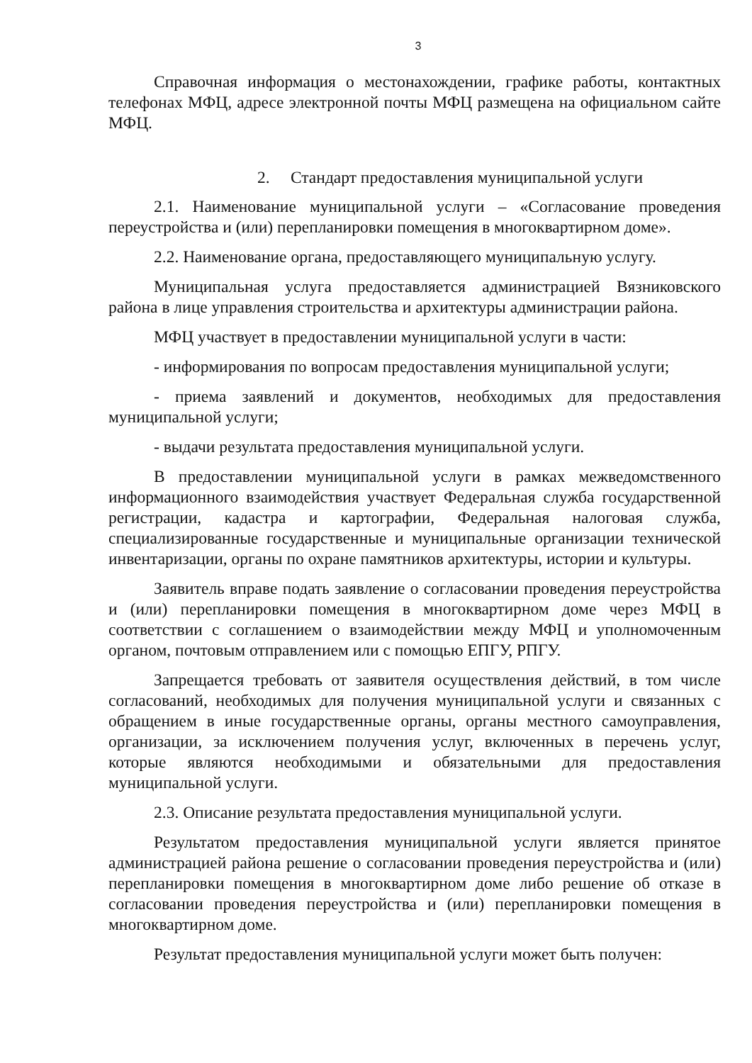3
Справочная информация о местонахождении, графике работы, контактных телефонах МФЦ, адресе электронной почты МФЦ размещена на официальном сайте МФЦ.
2. Стандарт предоставления муниципальной услуги
2.1. Наименование муниципальной услуги – «Согласование проведения переустройства и (или) перепланировки помещения в многоквартирном доме».
2.2. Наименование органа, предоставляющего муниципальную услугу.
Муниципальная услуга предоставляется администрацией Вязниковского района в лице управления строительства и архитектуры администрации района.
МФЦ участвует в предоставлении муниципальной услуги в части:
- информирования по вопросам предоставления муниципальной услуги;
- приема заявлений и документов, необходимых для предоставления муниципальной услуги;
- выдачи результата предоставления муниципальной услуги.
В предоставлении муниципальной услуги в рамках межведомственного информационного взаимодействия участвует Федеральная служба государственной регистрации, кадастра и картографии, Федеральная налоговая служба, специализированные государственные и муниципальные организации технической инвентаризации, органы по охране памятников архитектуры, истории и культуры.
Заявитель вправе подать заявление о согласовании проведения переустройства и (или) перепланировки помещения в многоквартирном доме через МФЦ в соответствии с соглашением о взаимодействии между МФЦ и уполномоченным органом, почтовым отправлением или с помощью ЕПГУ, РПГУ.
Запрещается требовать от заявителя осуществления действий, в том числе согласований, необходимых для получения муниципальной услуги и связанных с обращением в иные государственные органы, органы местного самоуправления, организации, за исключением получения услуг, включенных в перечень услуг, которые являются необходимыми и обязательными для предоставления муниципальной услуги.
2.3. Описание результата предоставления муниципальной услуги.
Результатом предоставления муниципальной услуги является принятое администрацией района решение о согласовании проведения переустройства и (или) перепланировки помещения в многоквартирном доме либо решение об отказе в согласовании проведения переустройства и (или) перепланировки помещения в многоквартирном доме.
Результат предоставления муниципальной услуги может быть получен: